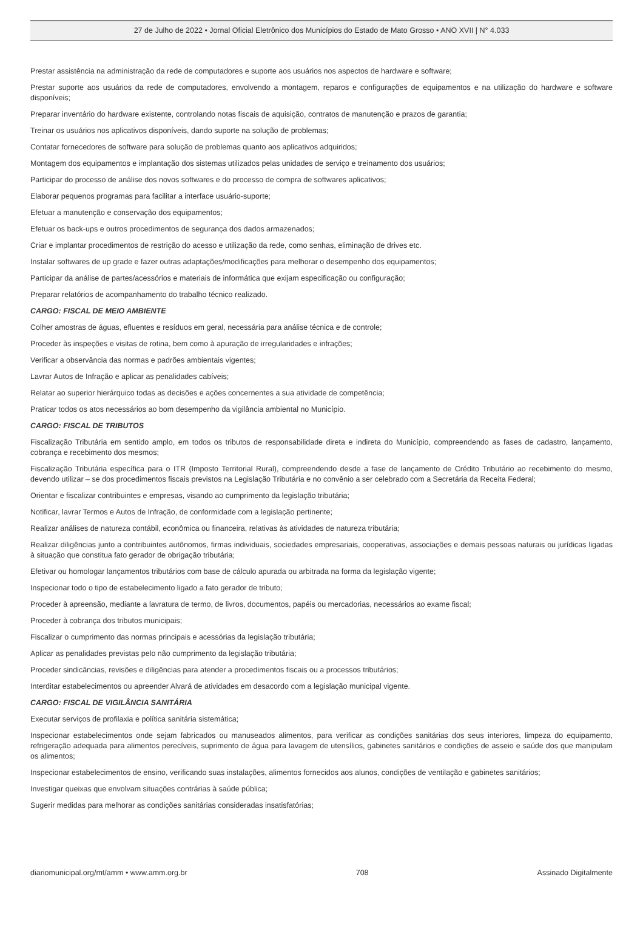27 de Julho de 2022 • Jornal Oficial Eletrônico dos Municípios do Estado de Mato Grosso • ANO XVII | N° 4.033
Prestar assistência na administração da rede de computadores e suporte aos usuários nos aspectos de hardware e software;
Prestar suporte aos usuários da rede de computadores, envolvendo a montagem, reparos e configurações de equipamentos e na utilização do hardware e software disponíveis;
Preparar inventário do hardware existente, controlando notas fiscais de aquisição, contratos de manutenção e prazos de garantia;
Treinar os usuários nos aplicativos disponíveis, dando suporte na solução de problemas;
Contatar fornecedores de software para solução de problemas quanto aos aplicativos adquiridos;
Montagem dos equipamentos e implantação dos sistemas utilizados pelas unidades de serviço e treinamento dos usuários;
Participar do processo de análise dos novos softwares e do processo de compra de softwares aplicativos;
Elaborar pequenos programas para facilitar a interface usuário-suporte;
Efetuar a manutenção e conservação dos equipamentos;
Efetuar os back-ups e outros procedimentos de segurança dos dados armazenados;
Criar e implantar procedimentos de restrição do acesso e utilização da rede, como senhas, eliminação de drives etc.
Instalar softwares de up grade e fazer outras adaptações/modificações para melhorar o desempenho dos equipamentos;
Participar da análise de partes/acessórios e materiais de informática que exijam especificação ou configuração;
Preparar relatórios de acompanhamento do trabalho técnico realizado.
CARGO: FISCAL DE MEIO AMBIENTE
Colher amostras de águas, efluentes e resíduos em geral, necessária para análise técnica e de controle;
Proceder às inspeções e visitas de rotina, bem como à apuração de irregularidades e infrações;
Verificar a observância das normas e padrões ambientais vigentes;
Lavrar Autos de Infração e aplicar as penalidades cabíveis;
Relatar ao superior hierárquico todas as decisões e ações concernentes a sua atividade de competência;
Praticar todos os atos necessários ao bom desempenho da vigilância ambiental no Município.
CARGO: FISCAL DE TRIBUTOS
Fiscalização Tributária em sentido amplo, em todos os tributos de responsabilidade direta e indireta do Município, compreendendo as fases de cadastro, lançamento, cobrança e recebimento dos mesmos;
Fiscalização Tributária específica para o ITR (Imposto Territorial Rural), compreendendo desde a fase de lançamento de Crédito Tributário ao recebimento do mesmo, devendo utilizar – se dos procedimentos fiscais previstos na Legislação Tributária e no convênio a ser celebrado com a Secretária da Receita Federal;
Orientar e fiscalizar contribuintes e empresas, visando ao cumprimento da legislação tributária;
Notificar, lavrar Termos e Autos de Infração, de conformidade com a legislação pertinente;
Realizar análises de natureza contábil, econômica ou financeira, relativas às atividades de natureza tributária;
Realizar diligências junto a contribuintes autônomos, firmas individuais, sociedades empresariais, cooperativas, associações e demais pessoas naturais ou jurídicas ligadas à situação que constitua fato gerador de obrigação tributária;
Efetivar ou homologar lançamentos tributários com base de cálculo apurada ou arbitrada na forma da legislação vigente;
Inspecionar todo o tipo de estabelecimento ligado a fato gerador de tributo;
Proceder à apreensão, mediante a lavratura de termo, de livros, documentos, papéis ou mercadorias, necessários ao exame fiscal;
Proceder à cobrança dos tributos municipais;
Fiscalizar o cumprimento das normas principais e acessórias da legislação tributária;
Aplicar as penalidades previstas pelo não cumprimento da legislação tributária;
Proceder sindicâncias, revisões e diligências para atender a procedimentos fiscais ou a processos tributários;
Interditar estabelecimentos ou apreender Alvará de atividades em desacordo com a legislação municipal vigente.
CARGO: FISCAL DE VIGILÂNCIA SANITÁRIA
Executar serviços de profilaxia e política sanitária sistemática;
Inspecionar estabelecimentos onde sejam fabricados ou manuseados alimentos, para verificar as condições sanitárias dos seus interiores, limpeza do equipamento, refrigeração adequada para alimentos perecíveis, suprimento de água para lavagem de utensílios, gabinetes sanitários e condições de asseio e saúde dos que manipulam os alimentos;
Inspecionar estabelecimentos de ensino, verificando suas instalações, alimentos fornecidos aos alunos, condições de ventilação e gabinetes sanitários;
Investigar queixas que envolvam situações contrárias à saúde pública;
Sugerir medidas para melhorar as condições sanitárias consideradas insatisfatórias;
diariomunicipal.org/mt/amm • www.amm.org.br 708 Assinado Digitalmente